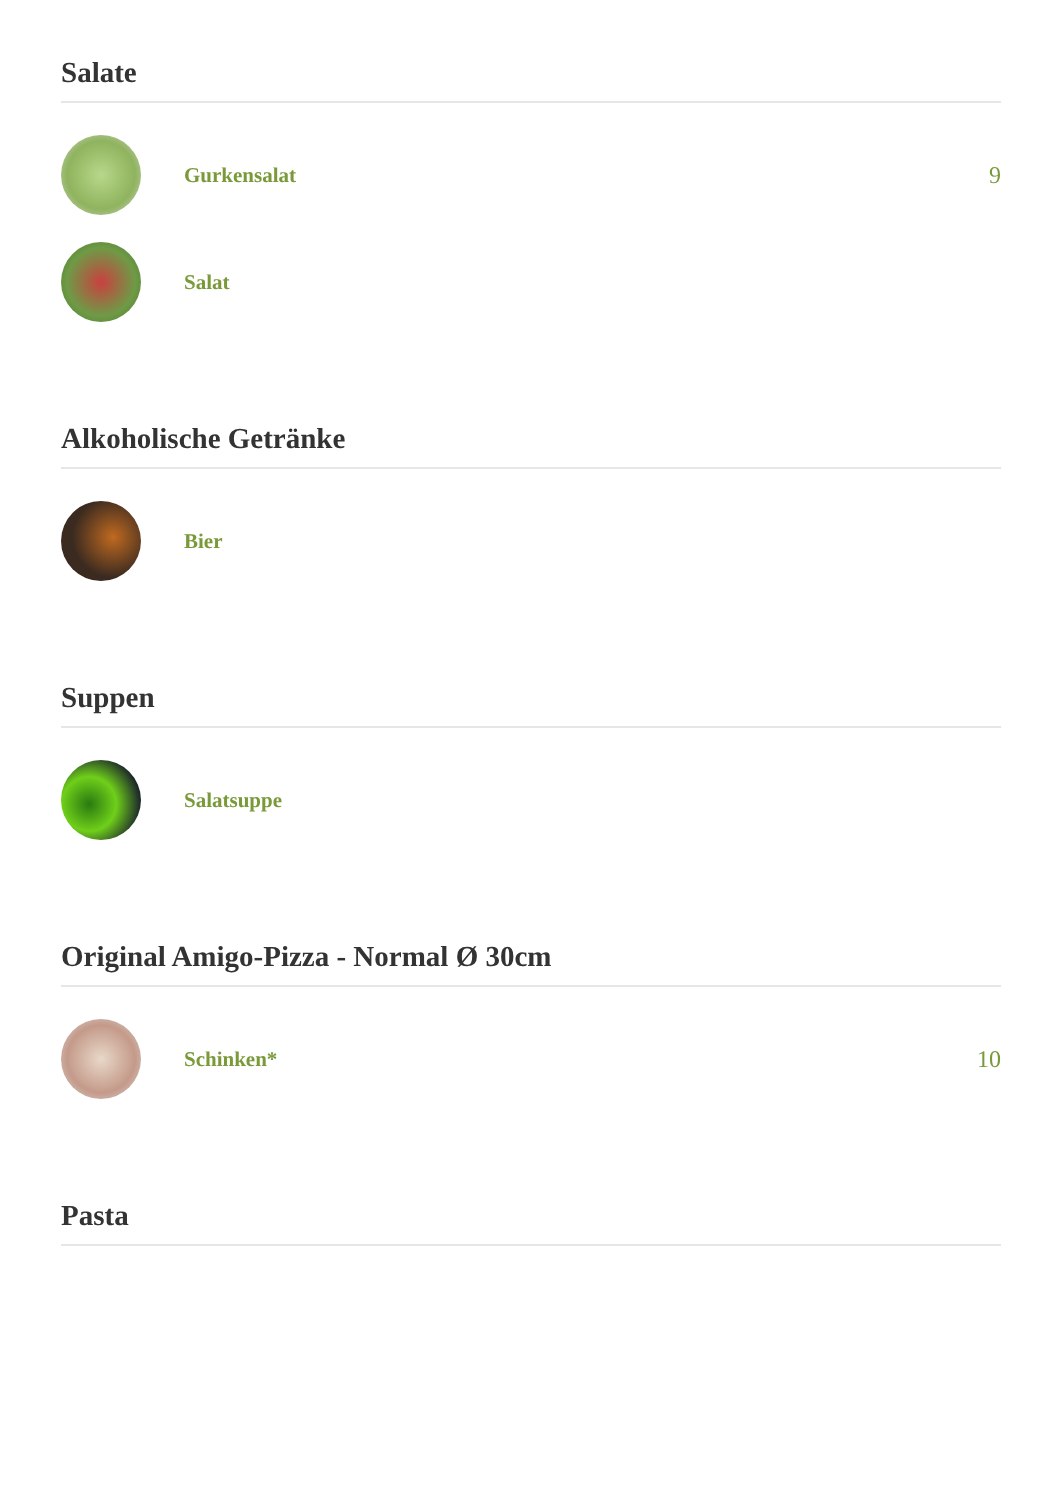Salate
Gurkensalat 9
Salat
Alkoholische Getränke
Bier
Suppen
Salatsuppe
Original Amigo-Pizza - Normal Ø 30cm
Schinken* 10
Pasta